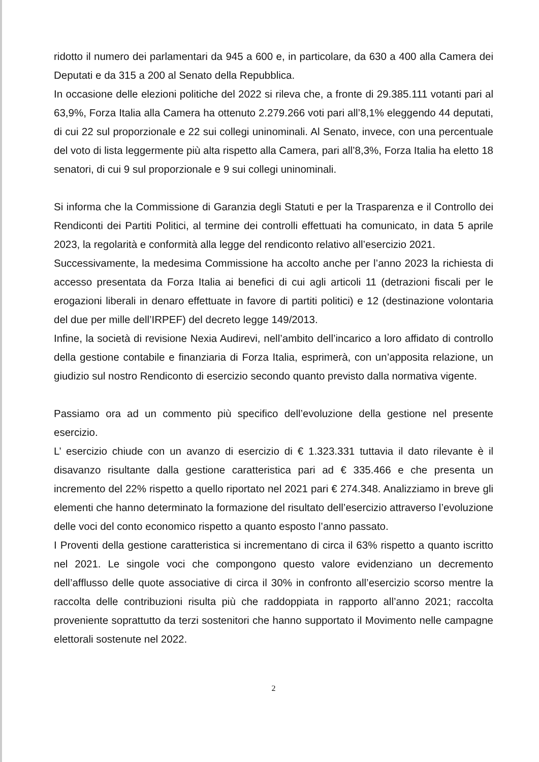ridotto il numero dei parlamentari da 945 a 600 e, in particolare, da 630 a 400 alla Camera dei Deputati e da 315 a 200 al Senato della Repubblica.
In occasione delle elezioni politiche del 2022 si rileva che, a fronte di 29.385.111 votanti pari al 63,9%, Forza Italia alla Camera ha ottenuto 2.279.266 voti pari all’8,1% eleggendo 44 deputati, di cui 22 sul proporzionale e 22 sui collegi uninominali. Al Senato, invece, con una percentuale del voto di lista leggermente più alta rispetto alla Camera, pari all’8,3%, Forza Italia ha eletto 18 senatori, di cui 9 sul proporzionale e 9 sui collegi uninominali.
Si informa che la Commissione di Garanzia degli Statuti e per la Trasparenza e il Controllo dei Rendiconti dei Partiti Politici, al termine dei controlli effettuati ha comunicato, in data 5 aprile 2023, la regolarità e conformità alla legge del rendiconto relativo all’esercizio 2021.
Successivamente, la medesima Commissione ha accolto anche per l’anno 2023 la richiesta di accesso presentata da Forza Italia ai benefici di cui agli articoli 11 (detrazioni fiscali per le erogazioni liberali in denaro effettuate in favore di partiti politici) e 12 (destinazione volontaria del due per mille dell’IRPEF) del decreto legge 149/2013.
Infine, la società di revisione Nexia Audirevi, nell’ambito dell’incarico a loro affidato di controllo della gestione contabile e finanziaria di Forza Italia, esprimerà, con un’apposita relazione, un giudizio sul nostro Rendiconto di esercizio secondo quanto previsto dalla normativa vigente.
Passiamo ora ad un commento più specifico dell’evoluzione della gestione nel presente esercizio.
L’ esercizio chiude con un avanzo di esercizio di € 1.323.331 tuttavia il dato rilevante è il disavanzo risultante dalla gestione caratteristica pari ad € 335.466 e che presenta un incremento del 22% rispetto a quello riportato nel 2021 pari € 274.348. Analizziamo in breve gli elementi che hanno determinato la formazione del risultato dell’esercizio attraverso l’evoluzione delle voci del conto economico rispetto a quanto esposto l’anno passato.
I Proventi della gestione caratteristica si incrementano di circa il 63% rispetto a quanto iscritto nel 2021. Le singole voci che compongono questo valore evidenziano un decremento dell’afflusso delle quote associative di circa il 30% in confronto all’esercizio scorso mentre la raccolta delle contribuzioni risulta più che raddoppiata in rapporto all’anno 2021; raccolta proveniente soprattutto da terzi sostenitori che hanno supportato il Movimento nelle campagne elettorali sostenute nel 2022.
2